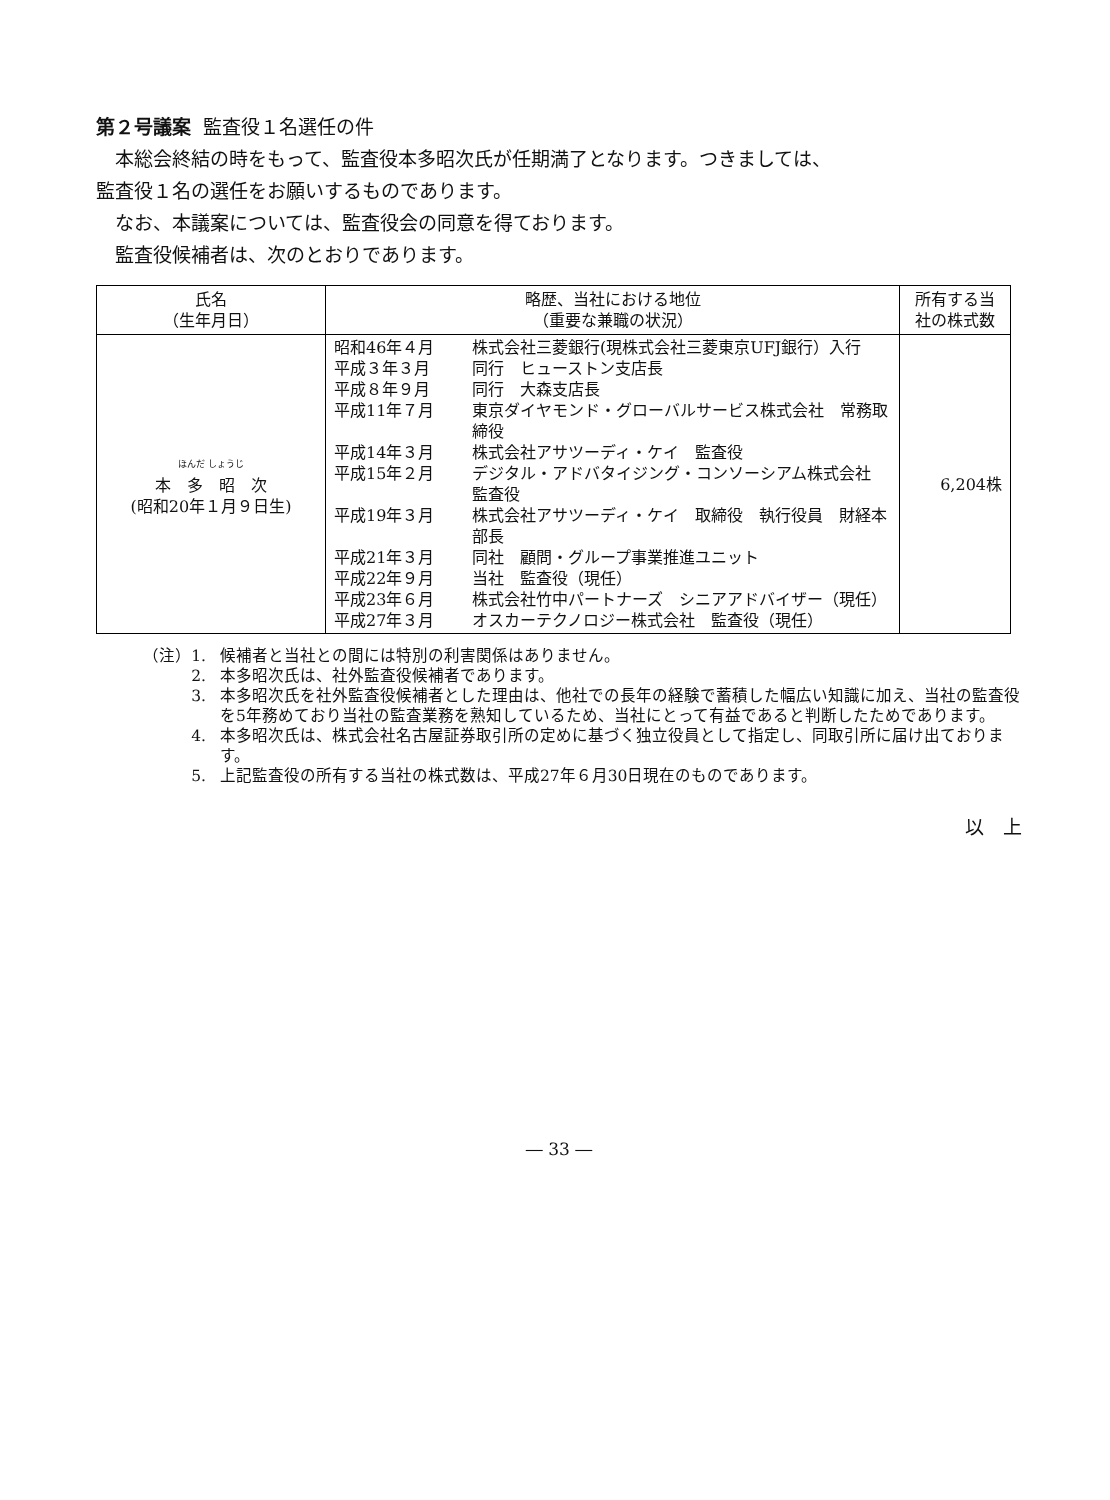第２号議案 監査役１名選任の件
本総会終結の時をもって、監査役本多昭次氏が任期満了となります。つきましては、
監査役１名の選任をお願いするものであります。
なお、本議案については、監査役会の同意を得ております。
監査役候補者は、次のとおりであります。
| 氏名 （生年月日） | 略歴、当社における地位 （重要な兼職の状況） | 所有する当 社の株式数 |
| --- | --- | --- |
| ほんだ しょうじ 本 多 昭 次 (昭和20年１月９日生) | / 昭和46年４月 / 株式会社三菱銀行(現株式会社三菱東京UFJ銀行）入行 / / 平成３年３月 / 同行 ヒューストン支店長 / / 平成８年９月 / 同行 大森支店長 / / 平成11年７月 / 東京ダイヤモンド・グローバルサービス株式会社 常務取締役 / / 平成14年３月 / 株式会社アサツーディ・ケイ 監査役 / / 平成15年２月 / デジタル・アドバタイジング・コンソーシアム株式会社 監査役 / / 平成19年３月 / 株式会社アサツーディ・ケイ 取締役 執行役員 財経本部長 / / 平成21年３月 / 同社 顧問・グループ事業推進ユニット / / 平成22年９月 / 当社 監査役（現任） / / 平成23年６月 / 株式会社竹中パートナーズ シニアアドバイザー（現任） / / 平成27年３月 / オスカーテクノロジー株式会社 監査役（現任） / | 6,204株 |
（注）1. 候補者と当社との間には特別の利害関係はありません。
2. 本多昭次氏は、社外監査役候補者であります。
3. 本多昭次氏を社外監査役候補者とした理由は、他社での長年の経験で蓄積した幅広い知識に加え、当社の監査役を5年務めており当社の監査業務を熟知しているため、当社にとって有益であると判断したためであります。
4. 本多昭次氏は、株式会社名古屋証券取引所の定めに基づく独立役員として指定し、同取引所に届け出ております。
5. 上記監査役の所有する当社の株式数は、平成27年６月30日現在のものであります。
以　上
― 33 ―